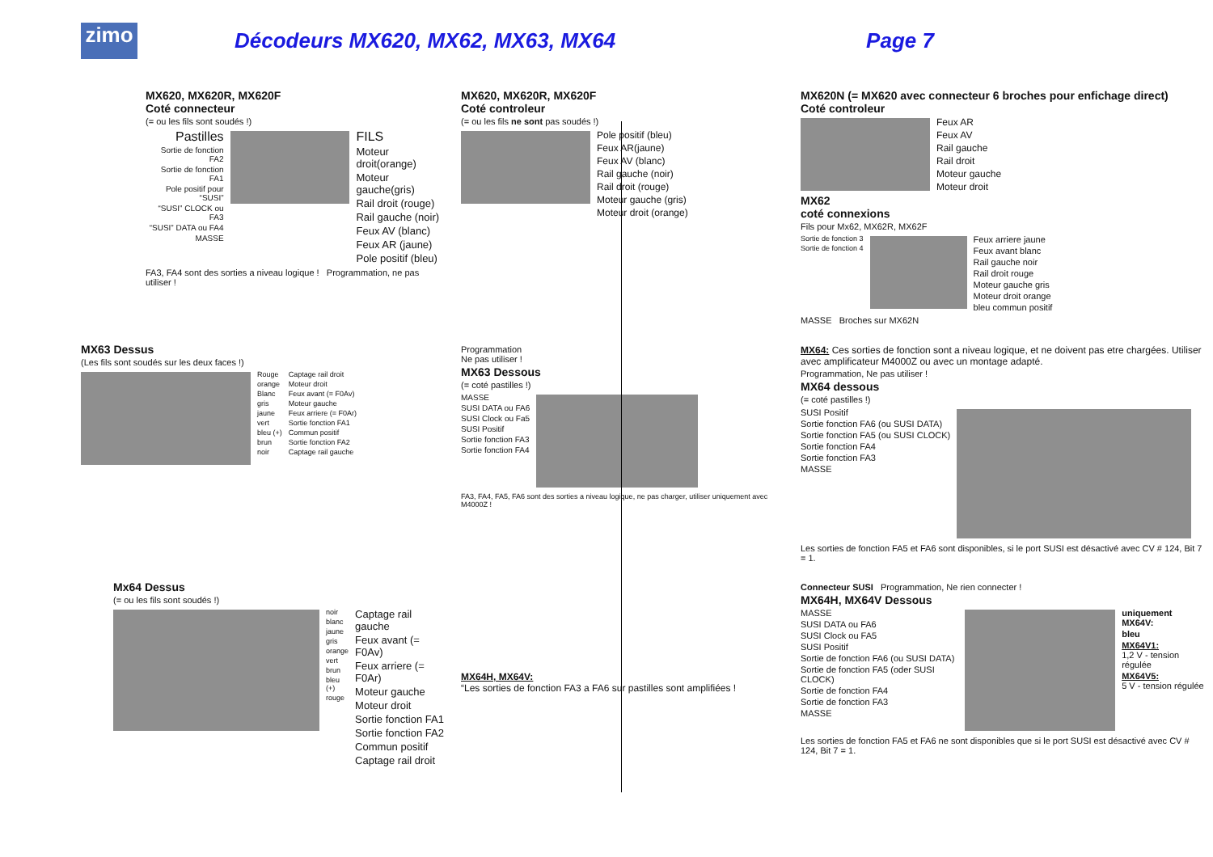zimo
Décodeurs MX620, MX62, MX63, MX64
Page 7
MX620, MX620R, MX620F
Coté connecteur
(= ou les fils sont soudés !)
Pastilles
Sortie de fonction FA2
Sortie de fonction FA1
Pole positif pour “SUSI”
“SUSI” CLOCK ou FA3
“SUSI” DATA ou FA4
MASSE
FILS
Moteur droit(orange)
Moteur gauche(gris)
Rail droit (rouge)
Rail gauche (noir)
Feux AV (blanc)
Feux AR (jaune)
Pole positif (bleu)
FA3, FA4 sont des sorties a niveau logique ! Programmation, ne pas utiliser !
MX620, MX620R, MX620F
Coté controleur
(= ou les fils ne sont pas soudés !)
Pole positif (bleu)
Feux AR(jaune)
Feux AV (blanc)
Rail gauche (noir)
Rail droit (rouge)
Moteur gauche (gris)
Moteur droit (orange)
MX620N (= MX620 avec connecteur 6 broches pour enfichage direct)
Coté controleur
Feux AR
Feux AV
Rail gauche
Rail droit
Moteur gauche
Moteur droit
MX62
coté connexions
Fils pour Mx62, MX62R, MX62F
Sortie de fonction 3
Sortie de fonction 4
Feux arriere jaune
Feux avant blanc
Rail gauche noir
Rail droit rouge
Moteur gauche gris
Moteur droit orange
bleu commun positif
MASSE Broches sur MX62N
MX63 Dessus
(Les fils sont soudés sur les deux faces !)
Rouge
orange
Blanc
gris
jaune
vert
bleu (+)
brun
noir
Captage rail droit
Moteur droit
Feux avant (= F0Av)
Moteur gauche
Feux arriere (= F0Ar)
Sortie fonction FA1
Commun positif
Sortie fonction FA2
Captage rail gauche
Programmation
Ne pas utiliser !
MX63 Dessous
(= coté pastilles !)
MASSE
SUSI DATA ou FA6
SUSI Clock ou Fa5
SUSI Positif
Sortie fonction FA3
Sortie fonction FA4
FA3, FA4, FA5, FA6 sont des sorties a niveau logique, ne pas charger, utiliser uniquement avec M4000Z !
MX64: Ces sorties de fonction sont a niveau logique, et ne doivent pas etre chargées. Utiliser avec amplificateur M4000Z ou avec un montage adapté.
Programmation, Ne pas utiliser !
MX64 dessous
(= coté pastilles !)
SUSI Positif
Sortie fonction FA6 (ou SUSI DATA)
Sortie fonction FA5 (ou SUSI CLOCK)
Sortie fonction FA4
Sortie fonction FA3
MASSE
Les sorties de fonction FA5 et FA6 sont disponibles, si le port SUSI est désactivé avec CV # 124, Bit 7 = 1.
Mx64 Dessus
(= ou les fils sont soudés !)
noir
blanc
jaune
gris
orange
vert
brun
bleu (+)
rouge
Captage rail gauche
Feux avant (= F0Av)
Feux arriere (= F0Ar)
Moteur gauche
Moteur droit
Sortie fonction FA1
Sortie fonction FA2
Commun positif
Captage rail droit
MX64H, MX64V:
“Les sorties de fonction FA3 a FA6 sur pastilles sont amplifiées !
Connecteur SUSI Programmation, Ne rien connecter !
MX64H, MX64V Dessous
MASSE
SUSI DATA ou FA6
SUSI Clock ou FA5
SUSI Positif
Sortie de fonction FA6 (ou SUSI DATA)
Sortie de fonction FA5 (oder SUSI CLOCK)
Sortie de fonction FA4
Sortie de fonction FA3
MASSE
uniquement MX64V:
bleu
MX64V1:
1,2 V - tension régulée
MX64V5:
5 V - tension régulée
Les sorties de fonction FA5 et FA6 ne sont disponibles que si le port SUSI est désactivé avec CV # 124, Bit 7 = 1.